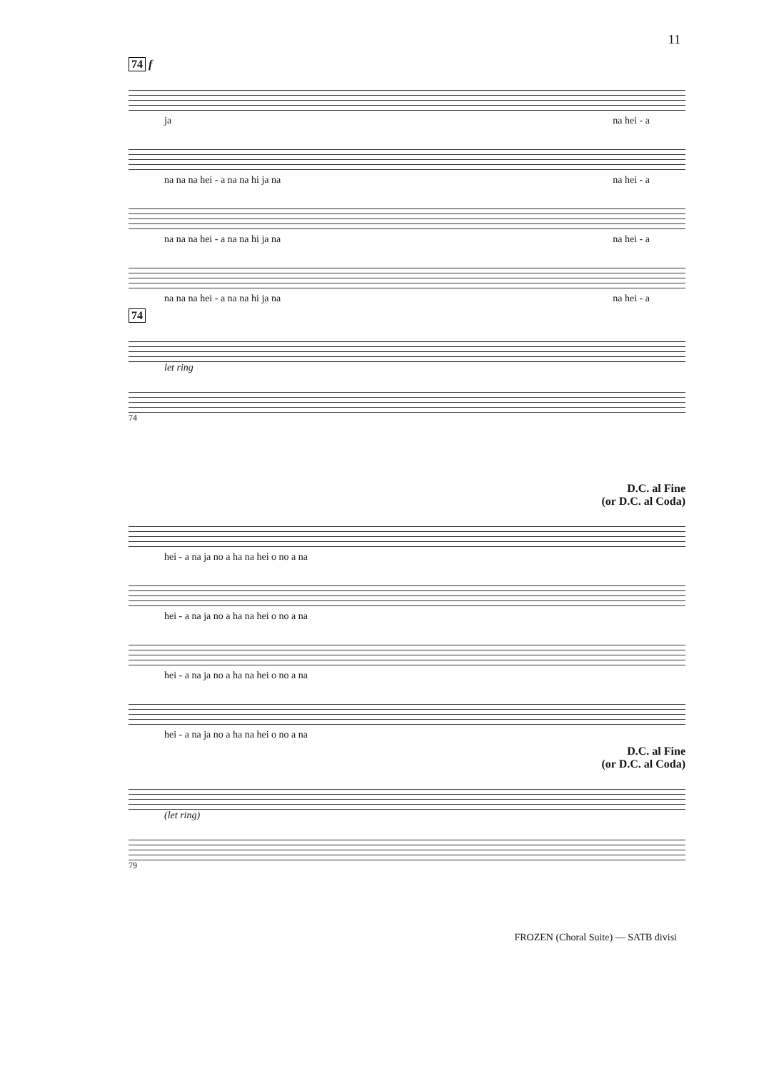11
74 f
ja na hei - a
na na na hei - a na na hi ja na na hei - a
na na na hei - a na na hi ja na na hei - a
na na na hei - a na na hi ja na na hei - a
74
let ring
74
D.C. al Fine
(or D.C. al Coda)
hei - a na ja no a ha na hei o no a na
hei - a na ja no a ha na hei o no a na
hei - a na ja no a ha na hei o no a na
hei - a na ja no a ha na hei o no a na
D.C. al Fine
(or D.C. al Coda)
(let ring)
79
FROZEN (Choral Suite) — SATB divisi